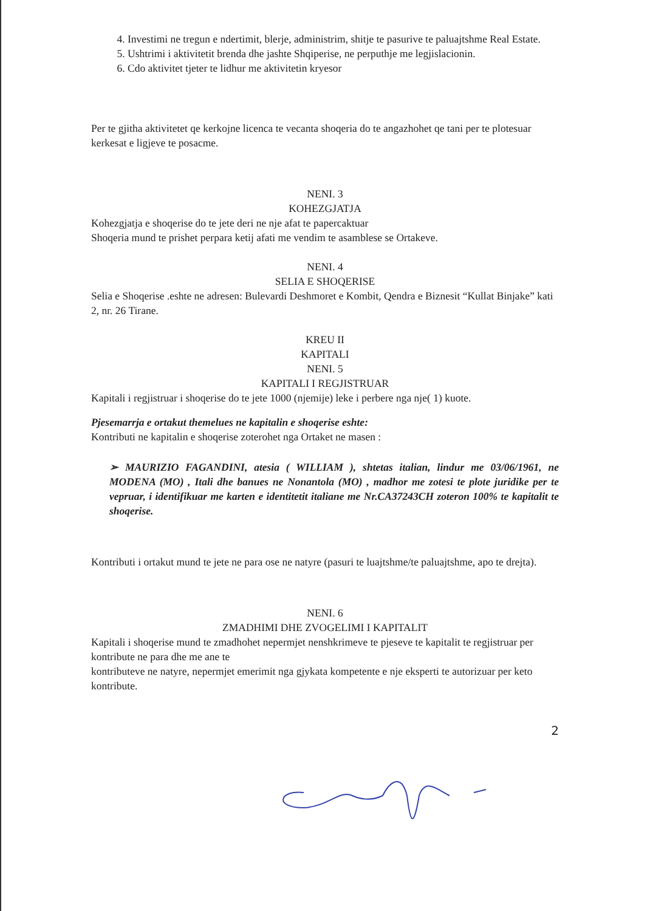4. Investimi ne tregun e ndertimit, blerje, administrim, shitje te pasurive te paluajtshme Real Estate.
5. Ushtrimi i aktivitetit brenda dhe jashte Shqiperise, ne perputhje me legjislacionin.
6. Cdo aktivitet tjeter te lidhur me aktivitetin kryesor
Per te gjitha aktivitetet qe kerkojne licenca te vecanta shoqeria do te angazhohet qe tani per te plotesuar kerkesat e ligjeve te posacme.
NENI. 3
KOHEZGJATJA
Kohezgjatja e shoqerise do te jete deri ne nje afat te papercaktuar
Shoqeria mund te prishet perpara ketij afati me vendim te asamblese se Ortakeve.
NENI. 4
SELIA E SHOQERISE
Selia e Shoqerise .eshte ne adresen: Bulevardi Deshmoret e Kombit, Qendra e Biznesit “Kullat Binjake” kati 2, nr. 26 Tirane.
KREU II
KAPITALI
NENI. 5
KAPITALI I REGJISTRUAR
Kapitali i regjistruar i shoqerise do te jete 1000 (njemije) leke i perbere nga nje( 1) kuote.
Pjesemarrja e ortakut themelues ne kapitalin e shoqerise eshte:
Kontributi ne kapitalin e shoqerise zoterohet nga Ortaket ne masen :
➢ MAURIZIO FAGANDINI, atesia ( WILLIAM ), shtetas italian, lindur me 03/06/1961, ne MODENA (MO) , Itali dhe banues ne Nonantola (MO) , madhor me zotesi te plote juridike per te vepruar, i identifikuar me karten e identitetit italiane me Nr.CA37243CH zoteron 100% te kapitalit te shoqerise.
Kontributi i ortakut mund te jete ne para ose ne natyre (pasuri te luajtshme/te paluajtshme, apo te drejta).
NENI. 6
ZMADHIMI DHE ZVOGELIMI I KAPITALIT
Kapitali i shoqerise mund te zmadhohet nepermjet nenshkrimeve te pjeseve te kapitalit te regjistruar per kontribute ne para dhe me ane te
kontributeve ne natyre, nepermjet emerimit nga gjykata kompetente e nje eksperti te autorizuar per keto kontribute.
2